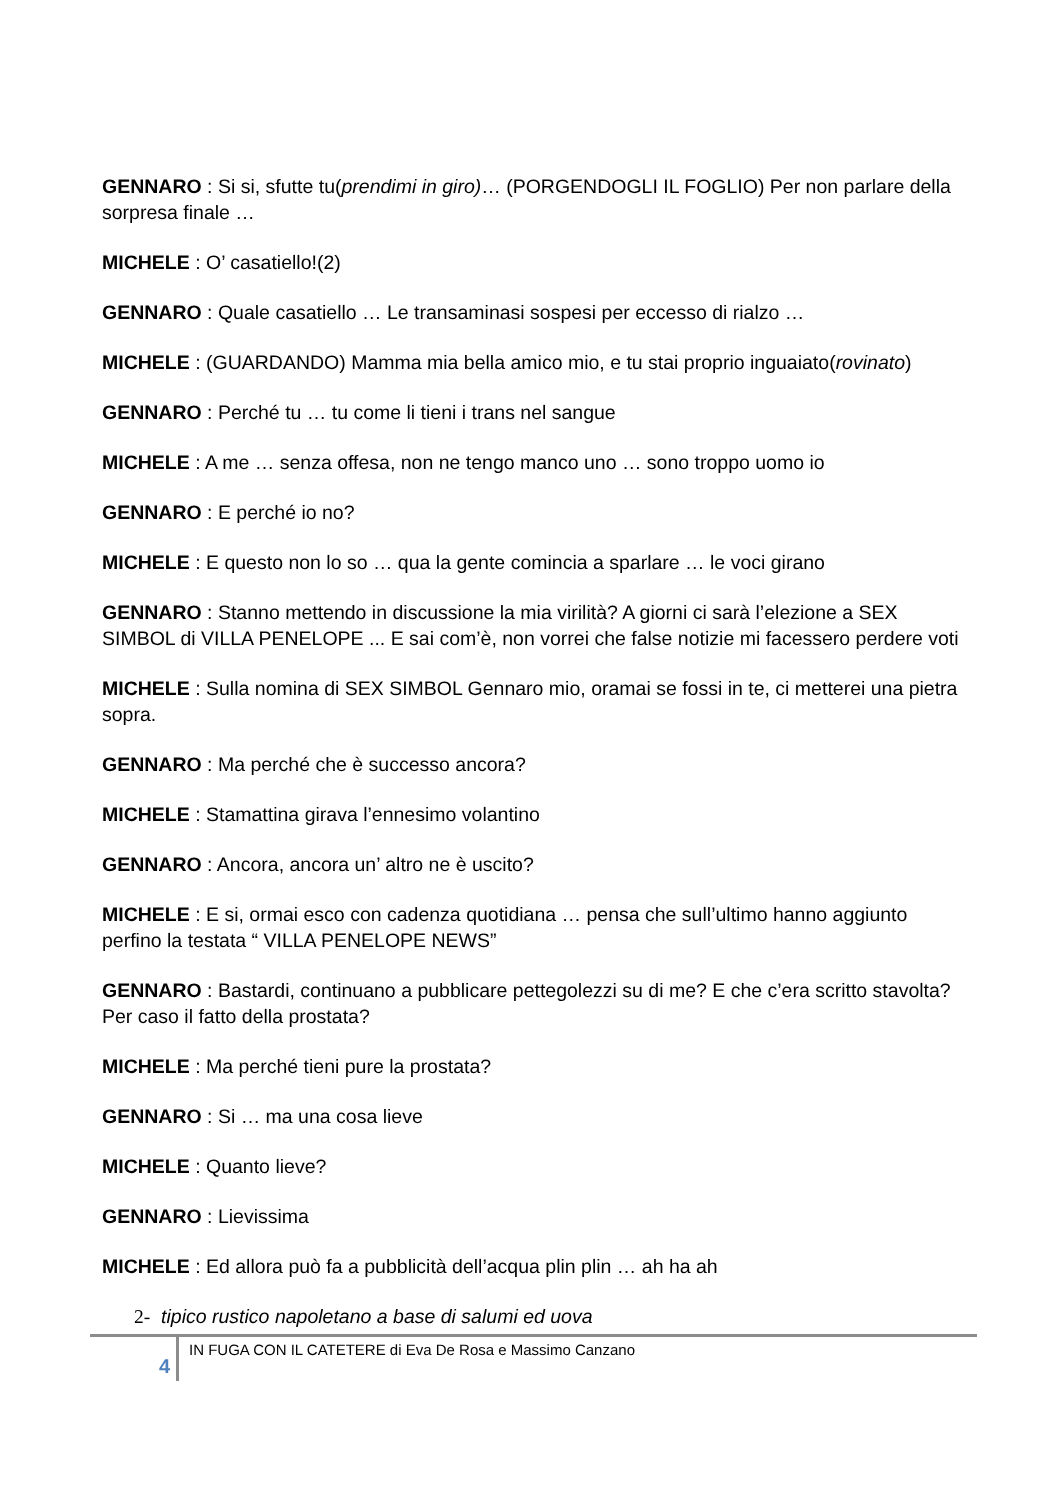GENNARO : Si si, sfutte tu(prendimi in giro)… (PORGENDOGLI IL FOGLIO) Per non parlare della sorpresa finale …
MICHELE : O’ casatiello!(2)
GENNARO : Quale casatiello … Le transaminasi sospesi per eccesso di rialzo …
MICHELE : (GUARDANDO) Mamma mia bella amico mio, e tu stai proprio inguaiato(rovinato)
GENNARO : Perché tu … tu come li tieni i trans nel sangue
MICHELE : A me … senza offesa, non ne tengo manco uno … sono troppo uomo io
GENNARO : E perché io no?
MICHELE : E questo non lo so … qua la gente comincia a sparlare … le voci girano
GENNARO : Stanno mettendo in discussione la mia virilità? A giorni ci sarà l’elezione a SEX SIMBOL di VILLA PENELOPE ... E sai com’è, non vorrei che false notizie mi facessero perdere voti
MICHELE : Sulla nomina di SEX SIMBOL Gennaro mio, oramai se fossi in te, ci metterei una pietra sopra.
GENNARO : Ma perché che è successo ancora?
MICHELE : Stamattina girava l’ennesimo volantino
GENNARO : Ancora, ancora un’ altro ne è uscito?
MICHELE : E si, ormai esco con cadenza quotidiana … pensa che sull’ultimo hanno aggiunto perfino la testata “ VILLA PENELOPE NEWS”
GENNARO : Bastardi, continuano a pubblicare pettegolezzi su di me? E che c’era scritto stavolta? Per caso il fatto della prostata?
MICHELE : Ma perché tieni pure la prostata?
GENNARO : Si … ma una cosa lieve
MICHELE : Quanto lieve?
GENNARO : Lievissima
MICHELE : Ed allora può fa a pubblicità dell’acqua plin plin … ah ha ah
2- tipico rustico napoletano a base di salumi ed uova
4
IN FUGA CON IL CATETERE di Eva De Rosa e Massimo Canzano